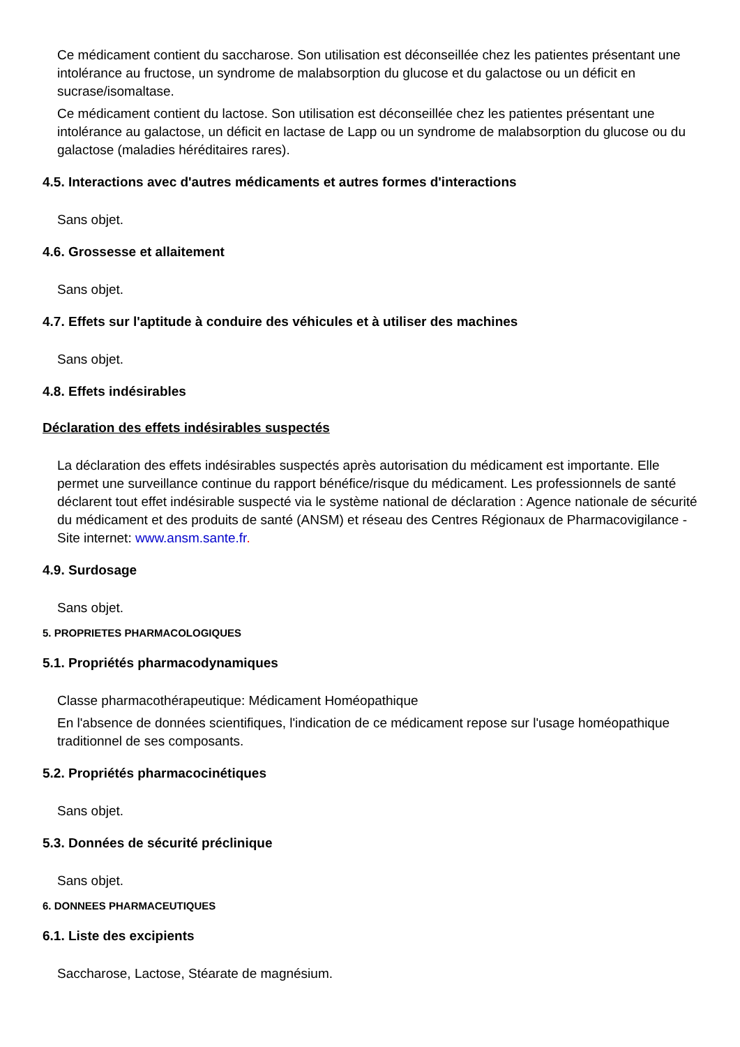Ce médicament contient du saccharose. Son utilisation est déconseillée chez les patientes présentant une intolérance au fructose, un syndrome de malabsorption du glucose et du galactose ou un déficit en sucrase/isomaltase.
Ce médicament contient du lactose. Son utilisation est déconseillée chez les patientes présentant une intolérance au galactose, un déficit en lactase de Lapp ou un syndrome de malabsorption du glucose ou du galactose (maladies héréditaires rares).
4.5. Interactions avec d'autres médicaments et autres formes d'interactions
Sans objet.
4.6. Grossesse et allaitement
Sans objet.
4.7. Effets sur l'aptitude à conduire des véhicules et à utiliser des machines
Sans objet.
4.8. Effets indésirables
Déclaration des effets indésirables suspectés
La déclaration des effets indésirables suspectés après autorisation du médicament est importante. Elle permet une surveillance continue du rapport bénéfice/risque du médicament. Les professionnels de santé déclarent tout effet indésirable suspecté via le système national de déclaration : Agence nationale de sécurité du médicament et des produits de santé (ANSM) et réseau des Centres Régionaux de Pharmacovigilance - Site internet: www.ansm.sante.fr.
4.9. Surdosage
Sans objet.
5. PROPRIETES PHARMACOLOGIQUES
5.1. Propriétés pharmacodynamiques
Classe pharmacothérapeutique: Médicament Homéopathique
En l'absence de données scientifiques, l'indication de ce médicament repose sur l'usage homéopathique traditionnel de ses composants.
5.2. Propriétés pharmacocinétiques
Sans objet.
5.3. Données de sécurité préclinique
Sans objet.
6. DONNEES PHARMACEUTIQUES
6.1. Liste des excipients
Saccharose, Lactose, Stéarate de magnésium.